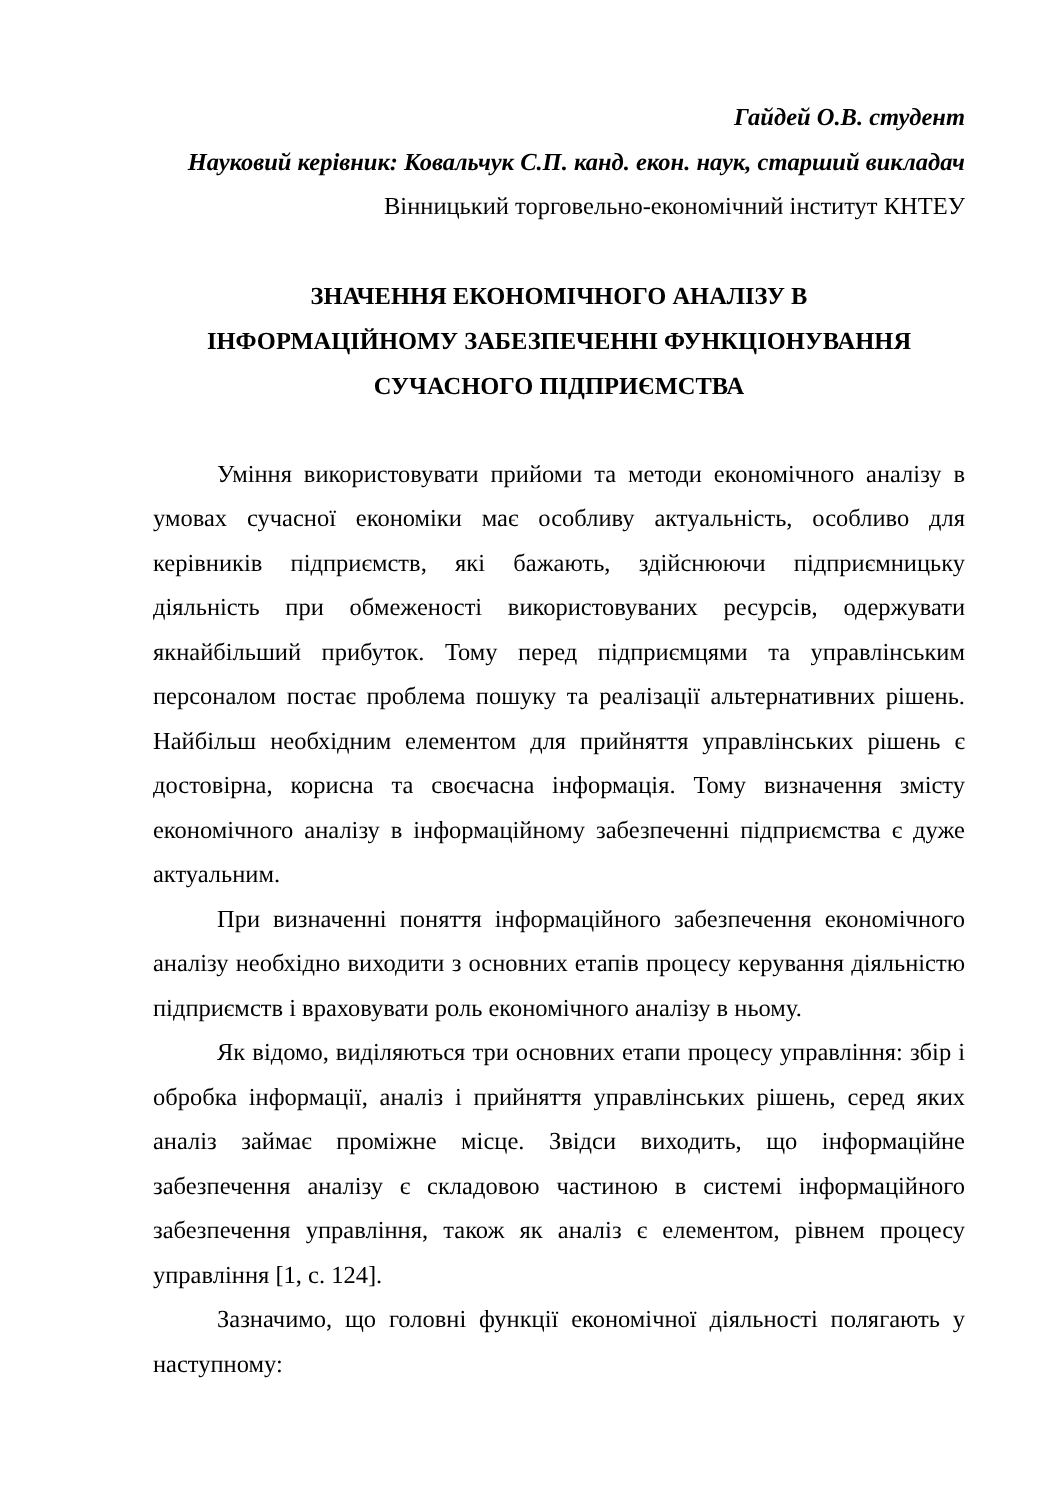Гайдей О.В. студент
Науковий керівник: Ковальчук С.П. канд. екон. наук, старший викладач
Вінницький торговельно-економічний інститут КНТЕУ
ЗНАЧЕННЯ ЕКОНОМІЧНОГО АНАЛІЗУ В
ІНФОРМАЦІЙНОМУ ЗАБЕЗПЕЧЕННІ ФУНКЦІОНУВАННЯ
СУЧАСНОГО ПІДПРИЄМСТВА
Уміння використовувати прийоми та методи економічного аналізу в умовах сучасної економіки має особливу актуальність, особливо для керівників підприємств, які бажають, здійснюючи підприємницьку діяльність при обмеженості використовуваних ресурсів, одержувати якнайбільший прибуток. Тому перед підприємцями та управлінським персоналом постає проблема пошуку та реалізації альтернативних рішень. Найбільш необхідним елементом для прийняття управлінських рішень є достовірна, корисна та своєчасна інформація. Тому визначення змісту економічного аналізу в інформаційному забезпеченні підприємства є дуже актуальним.
При визначенні поняття інформаційного забезпечення економічного аналізу необхідно виходити з основних етапів процесу керування діяльністю підприємств і враховувати роль економічного аналізу в ньому.
Як відомо, виділяються три основних етапи процесу управління: збір і обробка інформації, аналіз і прийняття управлінських рішень, серед яких аналіз займає проміжне місце. Звідси виходить, що інформаційне забезпечення аналізу є складовою частиною в системі інформаційного забезпечення управління, також як аналіз є елементом, рівнем процесу управління [1, с. 124].
Зазначимо, що головні функції економічної діяльності полягають у наступному: